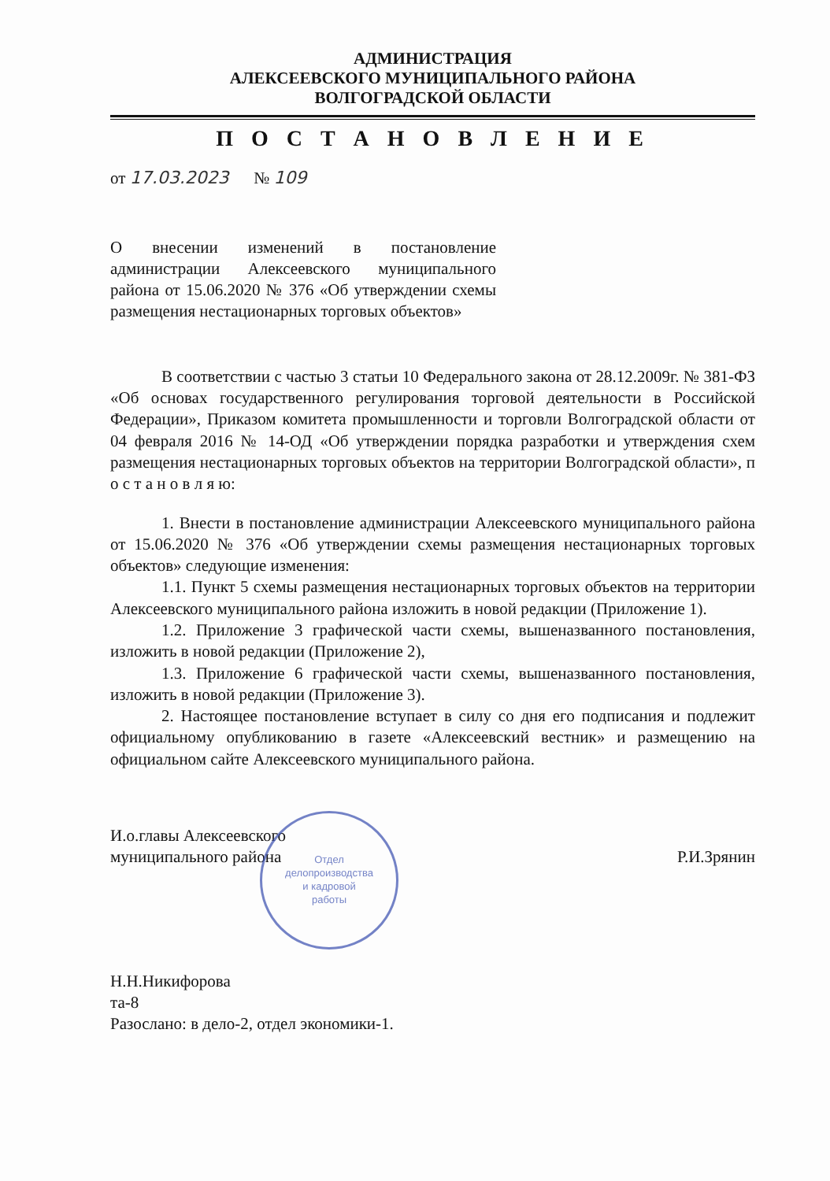АДМИНИСТРАЦИЯ
АЛЕКСЕЕВСКОГО МУНИЦИПАЛЬНОГО РАЙОНА
ВОЛГОГРАДСКОЙ ОБЛАСТИ
П О С Т А Н О В Л Е Н И Е
от 17.03.2023 № 109
О внесении изменений в постановление администрации Алексеевского муниципального района от 15.06.2020 № 376 «Об утверждении схемы размещения нестационарных торговых объектов»
В соответствии с частью 3 статьи 10 Федерального закона от 28.12.2009г. № 381-ФЗ «Об основах государственного регулирования торговой деятельности в Российской Федерации», Приказом комитета промышленности и торговли Волгоградской области от 04 февраля 2016 № 14-ОД «Об утверждении порядка разработки и утверждения схем размещения нестационарных торговых объектов на территории Волгоградской области», п о с т а н о в л я ю:
1. Внести в постановление администрации Алексеевского муниципального района от 15.06.2020 № 376 «Об утверждении схемы размещения нестационарных торговых объектов» следующие изменения:
1.1. Пункт 5 схемы размещения нестационарных торговых объектов на территории Алексеевского муниципального района изложить в новой редакции (Приложение 1).
1.2. Приложение 3 графической части схемы, вышеназванного постановления, изложить в новой редакции (Приложение 2),
1.3. Приложение 6 графической части схемы, вышеназванного постановления, изложить в новой редакции (Приложение 3).
2. Настоящее постановление вступает в силу со дня его подписания и подлежит официальному опубликованию в газете «Алексеевский вестник» и размещению на официальном сайте Алексеевского муниципального района.
И.о.главы Алексеевского
муниципального района
Р.И.Зрянин
Отдел
делопроизводства
и кадровой
работы
Н.Н.Никифорова
та-8
Разослано: в дело-2, отдел экономики-1.